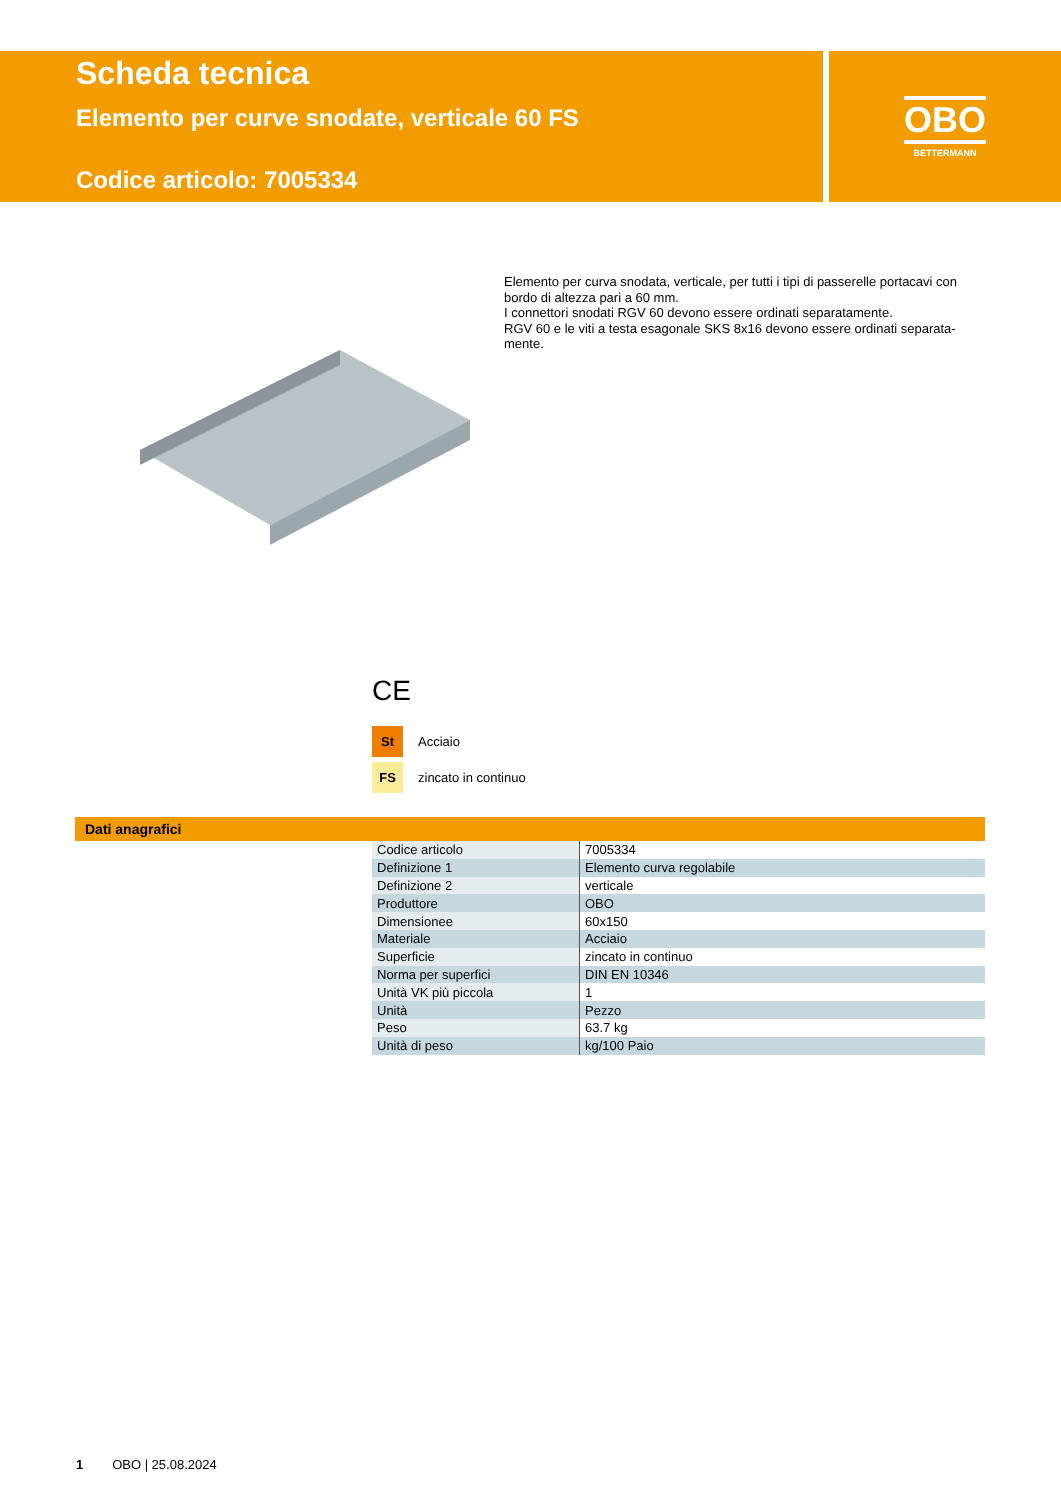Scheda tecnica
Elemento per curve snodate, verticale 60 FS
Codice articolo: 7005334
OBO
BETTERMANN
Elemento per curva snodata, verticale, per tutti i tipi di passerelle portacavi con bordo di altezza pari a 60 mm.
I connettori snodati RGV 60 devono essere ordinati separatamente.
RGV 60 e le viti a testa esagonale SKS 8x16 devono essere ordinati separata-mente.
CE
St Acciaio
FS zincato in continuo
Dati anagrafici
| Codice articolo | 7005334 |
| Definizione 1 | Elemento curva regolabile |
| Definizione 2 | verticale |
| Produttore | OBO |
| Dimensionee | 60x150 |
| Materiale | Acciaio |
| Superficie | zincato in continuo |
| Norma per superfici | DIN EN 10346 |
| Unità VK più piccola | 1 |
| Unità | Pezzo |
| Peso | 63.7 kg |
| Unità di peso | kg/100 Paio |
1 OBO | 25.08.2024